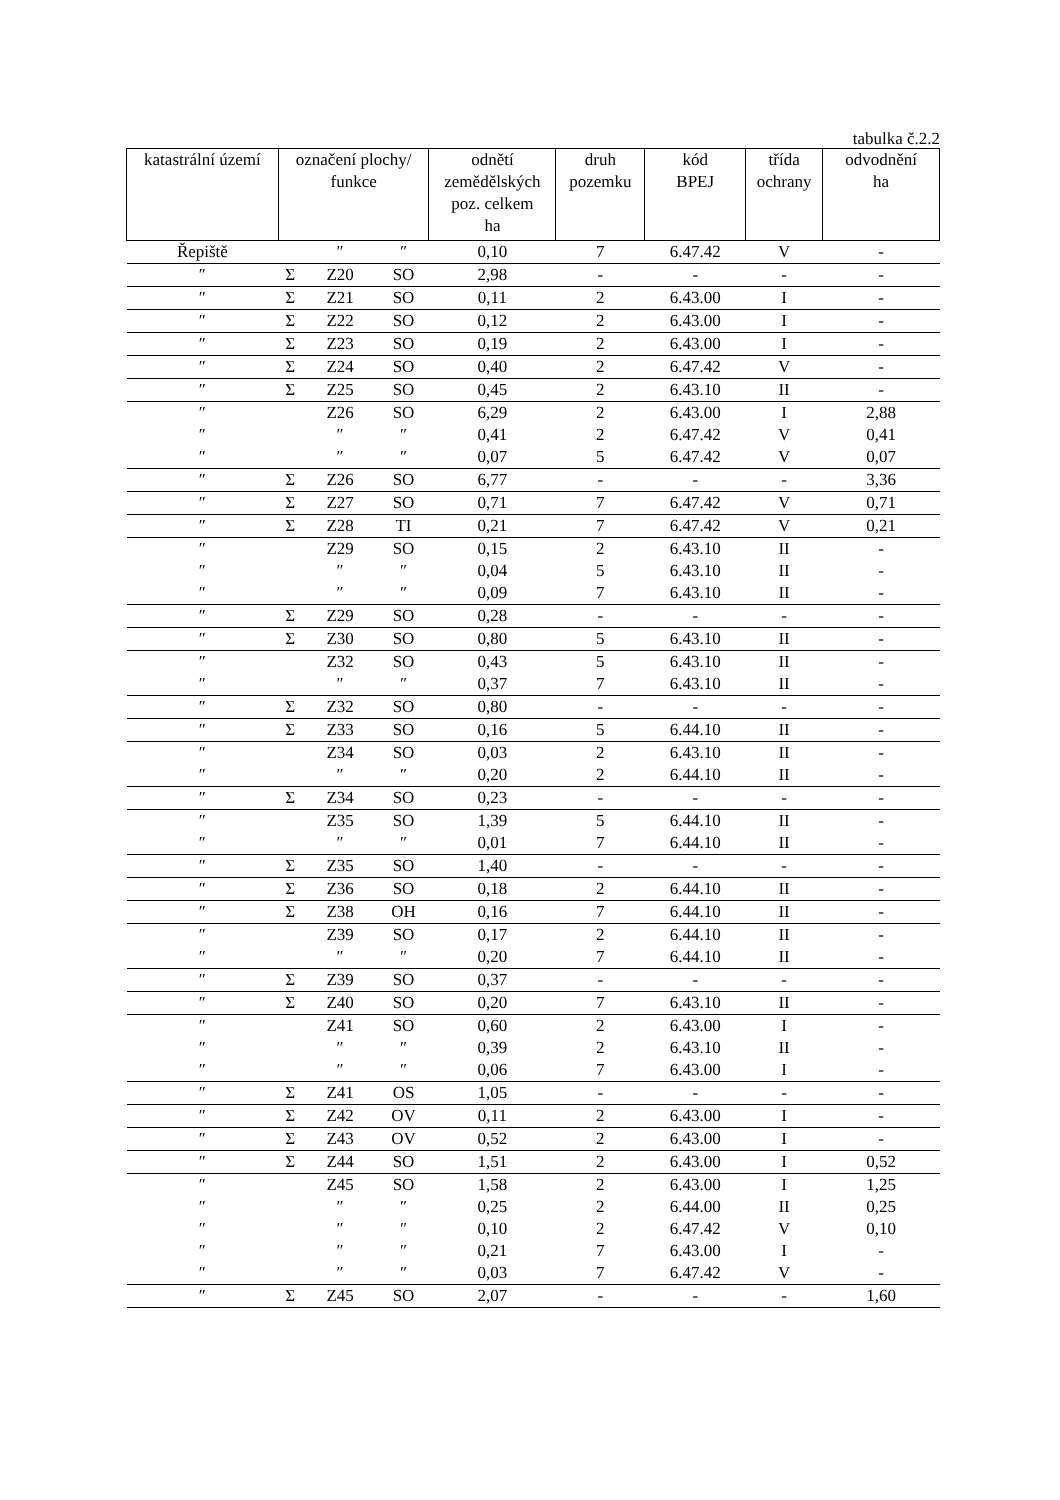tabulka č.2.2
| katastrální území | označení plochy/ funkce | | | odnětí zemědělských poz. celkem ha | druh pozemku | kód BPEJ | třída ochrany | odvodnění ha |
| --- | --- | --- | --- | --- | --- | --- | --- | --- |
| Řepiště | | ″ | ″ | 0,10 | 7 | 6.47.42 | V | - |
| ″ | Σ | Z20 | SO | 2,98 | - | - | - | - |
| ″ | Σ | Z21 | SO | 0,11 | 2 | 6.43.00 | I | - |
| ″ | Σ | Z22 | SO | 0,12 | 2 | 6.43.00 | I | - |
| ″ | Σ | Z23 | SO | 0,19 | 2 | 6.43.00 | I | - |
| ″ | Σ | Z24 | SO | 0,40 | 2 | 6.47.42 | V | - |
| ″ | Σ | Z25 | SO | 0,45 | 2 | 6.43.10 | II | - |
| ″ | | Z26 | SO | 6,29 | 2 | 6.43.00 | I | 2,88 |
| ″ | | ″ | ″ | 0,41 | 2 | 6.47.42 | V | 0,41 |
| ″ | | ″ | ″ | 0,07 | 5 | 6.47.42 | V | 0,07 |
| ″ | Σ | Z26 | SO | 6,77 | - | - | - | 3,36 |
| ″ | Σ | Z27 | SO | 0,71 | 7 | 6.47.42 | V | 0,71 |
| ″ | Σ | Z28 | TI | 0,21 | 7 | 6.47.42 | V | 0,21 |
| ″ | | Z29 | SO | 0,15 | 2 | 6.43.10 | II | - |
| ″ | | ″ | ″ | 0,04 | 5 | 6.43.10 | II | - |
| ″ | | ″ | ″ | 0,09 | 7 | 6.43.10 | II | - |
| ″ | Σ | Z29 | SO | 0,28 | - | - | - | - |
| ″ | Σ | Z30 | SO | 0,80 | 5 | 6.43.10 | II | - |
| ″ | | Z32 | SO | 0,43 | 5 | 6.43.10 | II | - |
| ″ | | ″ | ″ | 0,37 | 7 | 6.43.10 | II | - |
| ″ | Σ | Z32 | SO | 0,80 | - | - | - | - |
| ″ | Σ | Z33 | SO | 0,16 | 5 | 6.44.10 | II | - |
| ″ | | Z34 | SO | 0,03 | 2 | 6.43.10 | II | - |
| ″ | | ″ | ″ | 0,20 | 2 | 6.44.10 | II | - |
| ″ | Σ | Z34 | SO | 0,23 | - | - | - | - |
| ″ | | Z35 | SO | 1,39 | 5 | 6.44.10 | II | - |
| ″ | | ″ | ″ | 0,01 | 7 | 6.44.10 | II | - |
| ″ | Σ | Z35 | SO | 1,40 | - | - | - | - |
| ″ | Σ | Z36 | SO | 0,18 | 2 | 6.44.10 | II | - |
| ″ | Σ | Z38 | OH | 0,16 | 7 | 6.44.10 | II | - |
| ″ | | Z39 | SO | 0,17 | 2 | 6.44.10 | II | - |
| ″ | | ″ | ″ | 0,20 | 7 | 6.44.10 | II | - |
| ″ | Σ | Z39 | SO | 0,37 | - | - | - | - |
| ″ | Σ | Z40 | SO | 0,20 | 7 | 6.43.10 | II | - |
| ″ | | Z41 | SO | 0,60 | 2 | 6.43.00 | I | - |
| ″ | | ″ | ″ | 0,39 | 2 | 6.43.10 | II | - |
| ″ | | ″ | ″ | 0,06 | 7 | 6.43.00 | I | - |
| ″ | Σ | Z41 | OS | 1,05 | - | - | - | - |
| ″ | Σ | Z42 | OV | 0,11 | 2 | 6.43.00 | I | - |
| ″ | Σ | Z43 | OV | 0,52 | 2 | 6.43.00 | I | - |
| ″ | Σ | Z44 | SO | 1,51 | 2 | 6.43.00 | I | 0,52 |
| ″ | | Z45 | SO | 1,58 | 2 | 6.43.00 | I | 1,25 |
| ″ | | ″ | ″ | 0,25 | 2 | 6.44.00 | II | 0,25 |
| ″ | | ″ | ″ | 0,10 | 2 | 6.47.42 | V | 0,10 |
| ″ | | ″ | ″ | 0,21 | 7 | 6.43.00 | I | - |
| ″ | | ″ | ″ | 0,03 | 7 | 6.47.42 | V | - |
| ″ | Σ | Z45 | SO | 2,07 | - | - | - | 1,60 |